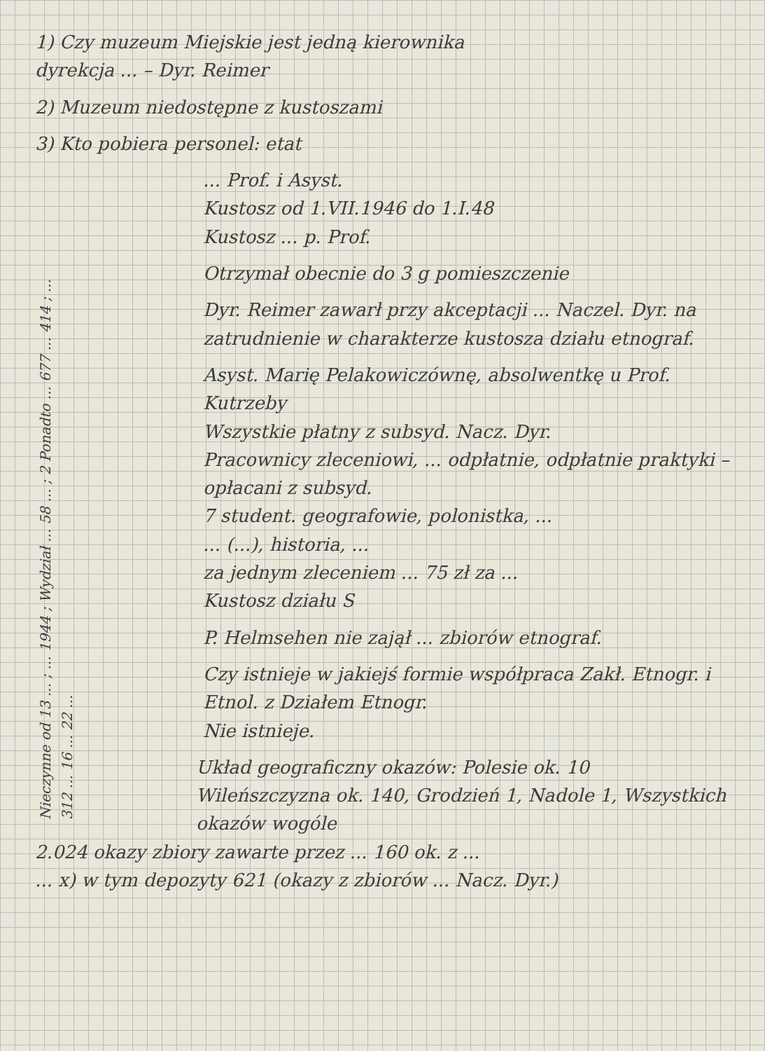1) Czy muzeum Miejskie jest jedną kierownika
dyrekcja ... – Dyr. Reimer
2) Muzeum niedostępne z kustoszami
3) Kto pobiera personel: etat
... Prof. i Asyst.
Kustosz od 1.VII.1946 do 1.I.48
Kustosz ... p. Prof.
Nieczynne od 13 ... ; ... 1944 ; Wydział ... 58 ... ; 2 Ponadto ... 677 ... 414 ; ... 312 ... 16 ... 22 ...
Otrzymał obecnie do 3 g pomieszczenie
Dyr. Reimer zawarł przy akceptacji ... Naczel. Dyr. na zatrudnienie w charakterze kustosza działu etnograf.
Asyst. Marię Pelakowiczównę, absolwentkę u Prof. Kutrzeby
Wszystkie płatny z subsyd. Nacz. Dyr.
Pracownicy zleceniowi, ... odpłatnie, odpłatnie praktyki – opłacani z subsyd.
7 student. geografowie, polonistka, ...
... (...), historia, ...
za jednym zleceniem ... 75 zł za ...
Kustosz działu S
P. Helmsehen nie zajął ... zbiorów etnograf.
Czy istnieje w jakiejś formie współpraca Zakł. Etnogr. i Etnol. z Działem Etnogr.
Nie istnieje.
Układ geograficzny okazów: Polesie ok. 10
Wileńszczyzna ok. 140, Grodzień 1, Nadole 1, Wszystkich okazów wogóle
2.024 okazy zbiory zawarte przez ... 160 ok. z ...
... x) w tym depozyty 621 (okazy z zbiorów ... Nacz. Dyr.)